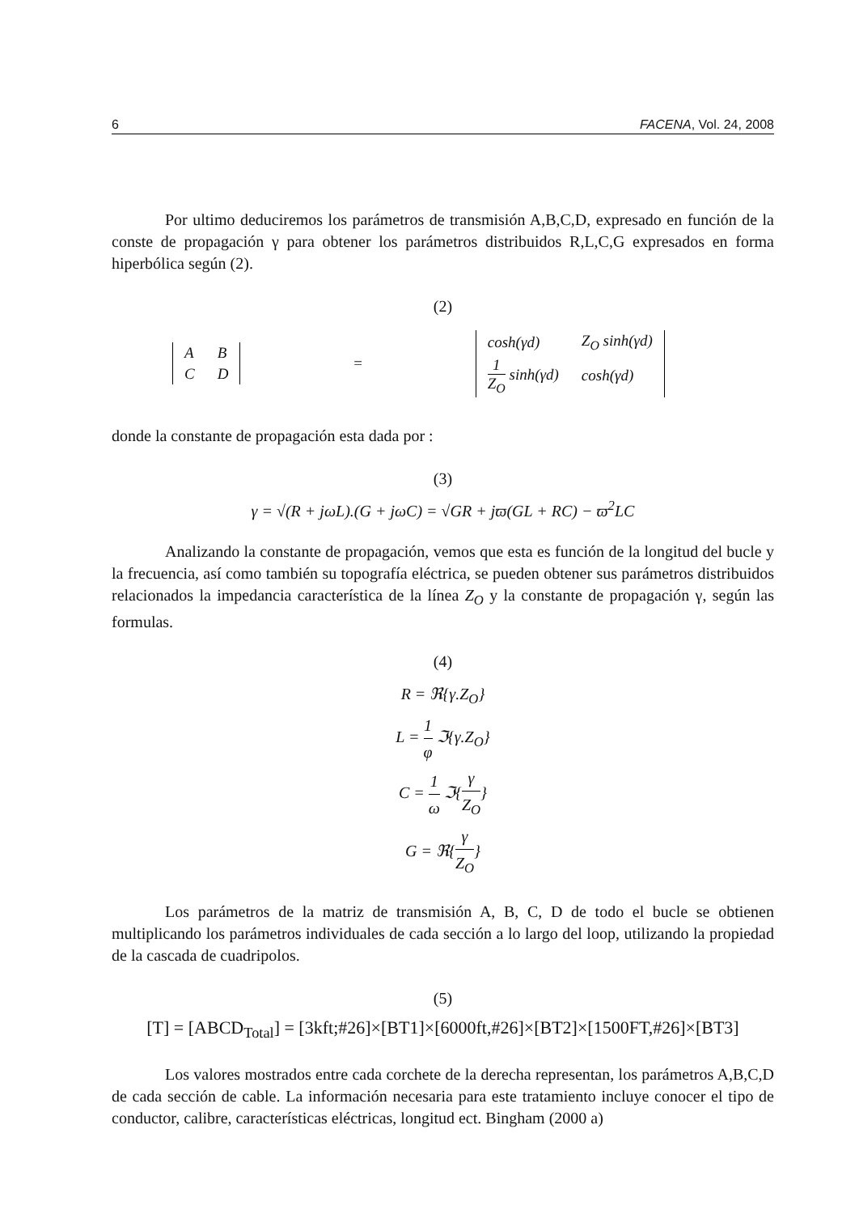6 FACENA, Vol. 24, 2008
Por ultimo deduciremos los parámetros de transmisión A,B,C,D, expresado en función de la conste de propagación γ para obtener los parámetros distribuidos R,L,C,G expresados en forma hiperbólica según (2).
(2)
| A | B |
| C | D |
=
| cosh(γd) | Z<sub>O</sub> sinh(γd) |
| 1 Z<sub>O</sub> sinh(γd) | cosh(γd) |
donde la constante de propagación esta dada por :
(3)
γ = √(R + jωL).(G + jωC) = √GR + jϖ(GL + RC) − ϖ<sup>2</sup>LC
Analizando la constante de propagación, vemos que esta es función de la longitud del bucle y la frecuencia, así como también su topografía eléctrica, se pueden obtener sus parámetros distribuidos relacionados la impedancia característica de la línea Z<sub>O</sub> y la constante de propagación γ, según las formulas.
(4)
R = ℜ{γ.Z<sub>O</sub>}
L = 1 φ ℑ{γ.Z<sub>O</sub>}
C = 1 ω ℑ{γ Z<sub>O</sub>}
G = ℜ{γ Z<sub>O</sub>}
Los parámetros de la matriz de transmisión A, B, C, D de todo el bucle se obtienen multiplicando los parámetros individuales de cada sección a lo largo del loop, utilizando la propiedad de la cascada de cuadripolos.
(5)
[T] = [ABCD<sub>Total</sub>] = [3kft;#26]×[BT1]×[6000ft,#26]×[BT2]×[1500FT,#26]×[BT3]
Los valores mostrados entre cada corchete de la derecha representan, los parámetros A,B,C,D de cada sección de cable. La información necesaria para este tratamiento incluye conocer el tipo de conductor, calibre, características eléctricas, longitud ect. Bingham (2000 a)